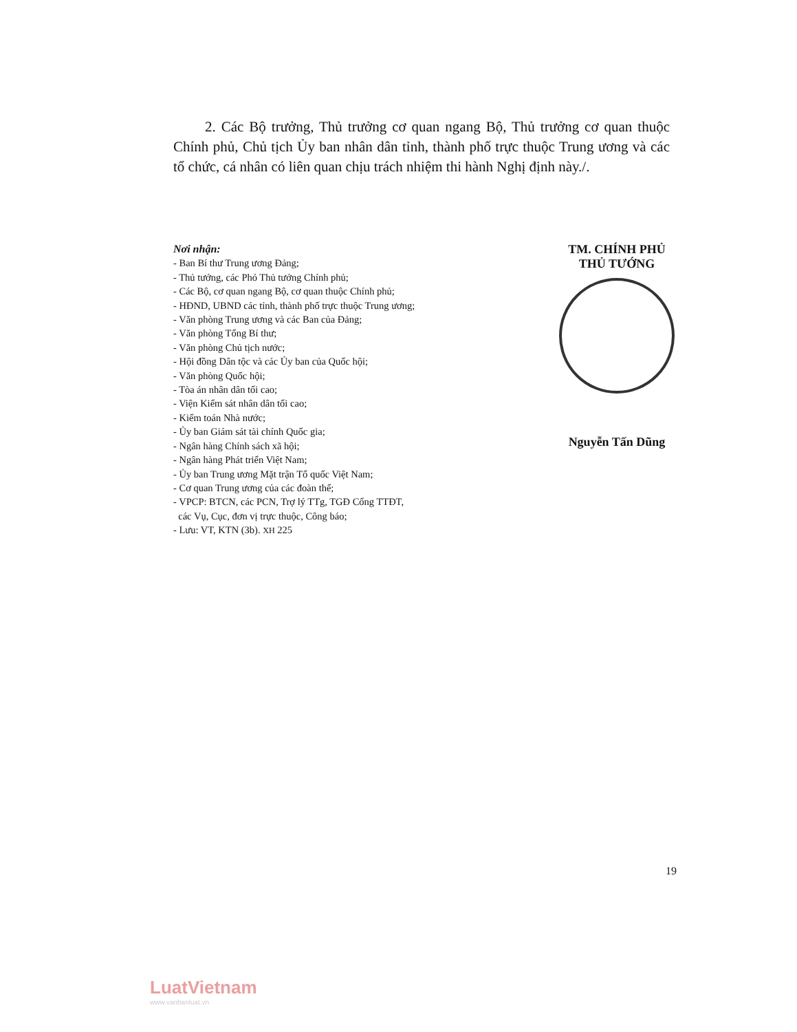2. Các Bộ trưởng, Thủ trưởng cơ quan ngang Bộ, Thủ trưởng cơ quan thuộc Chính phủ, Chủ tịch Ủy ban nhân dân tỉnh, thành phố trực thuộc Trung ương và các tổ chức, cá nhân có liên quan chịu trách nhiệm thi hành Nghị định này./.
Nơi nhận:
- Ban Bí thư Trung ương Đảng;
- Thủ tướng, các Phó Thủ tướng Chính phủ;
- Các Bộ, cơ quan ngang Bộ, cơ quan thuộc Chính phủ;
- HĐND, UBND các tỉnh, thành phố trực thuộc Trung ương;
- Văn phòng Trung ương và các Ban của Đảng;
- Văn phòng Tổng Bí thư;
- Văn phòng Chủ tịch nước;
- Hội đồng Dân tộc và các Ủy ban của Quốc hội;
- Văn phòng Quốc hội;
- Tòa án nhân dân tối cao;
- Viện Kiểm sát nhân dân tối cao;
- Kiểm toán Nhà nước;
- Ủy ban Giám sát tài chính Quốc gia;
- Ngân hàng Chính sách xã hội;
- Ngân hàng Phát triển Việt Nam;
- Ủy ban Trung ương Mặt trận Tổ quốc Việt Nam;
- Cơ quan Trung ương của các đoàn thể;
- VPCP: BTCN, các PCN, Trợ lý TTg, TGĐ Cổng TTĐT,
các Vụ, Cục, đơn vị trực thuộc, Công báo;
- Lưu: VT, KTN (3b). XH 225
TM. CHÍNH PHỦ
THỦ TƯỚNG
Nguyễn Tấn Dũng
19
LuatVietnam
www.vanbanluat.vn